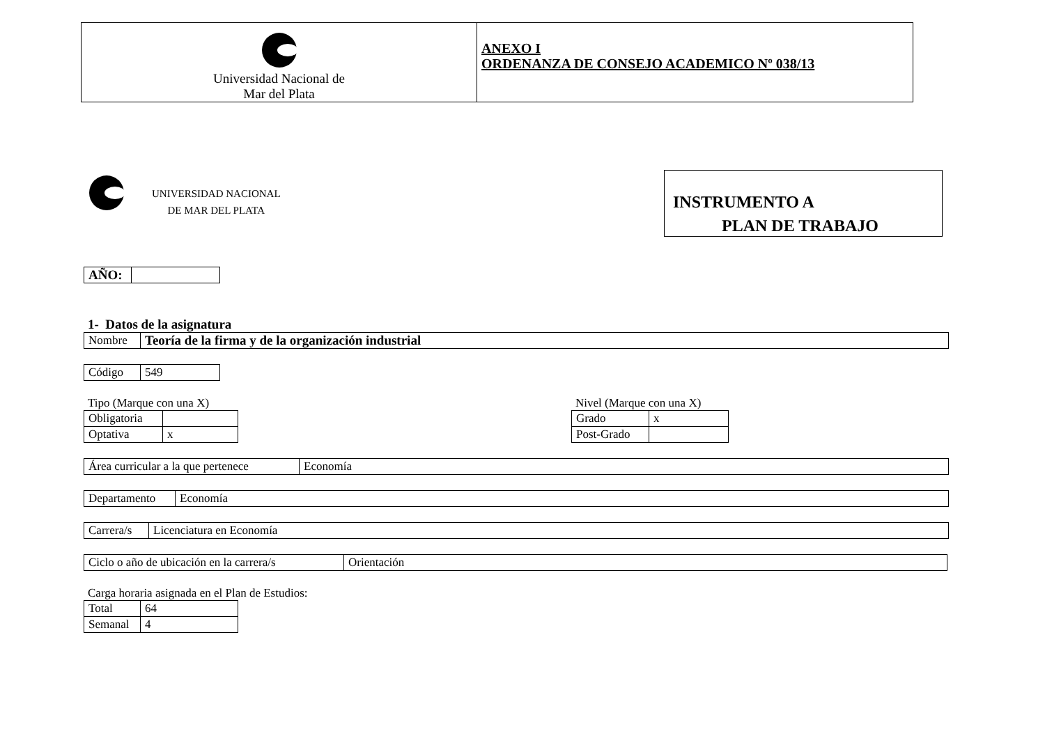| Universidad Nacional de Mar del Plata | ANEXO I ORDENANZA DE CONSEJO ACADEMICO Nº 038/13 |
UNIVERSIDAD NACIONAL
DE MAR DEL PLATA
INSTRUMENTO A
PLAN DE TRABAJO
| AÑO: | |
1- Datos de la asignatura
| Nombre | Teoría de la firma y de la organización industrial |
| Código | 549 |
Tipo (Marque con una X)
| Obligatoria | |
| Optativa | x |
Nivel (Marque con una X)
| Grado | x |
| Post-Grado | |
| Área curricular a la que pertenece | Economía |
| Departamento | Economía |
| Carrera/s | Licenciatura en Economía |
| Ciclo o año de ubicación en la carrera/s | Orientación |
Carga horaria asignada en el Plan de Estudios:
| Total | 64 |
| Semanal | 4 |